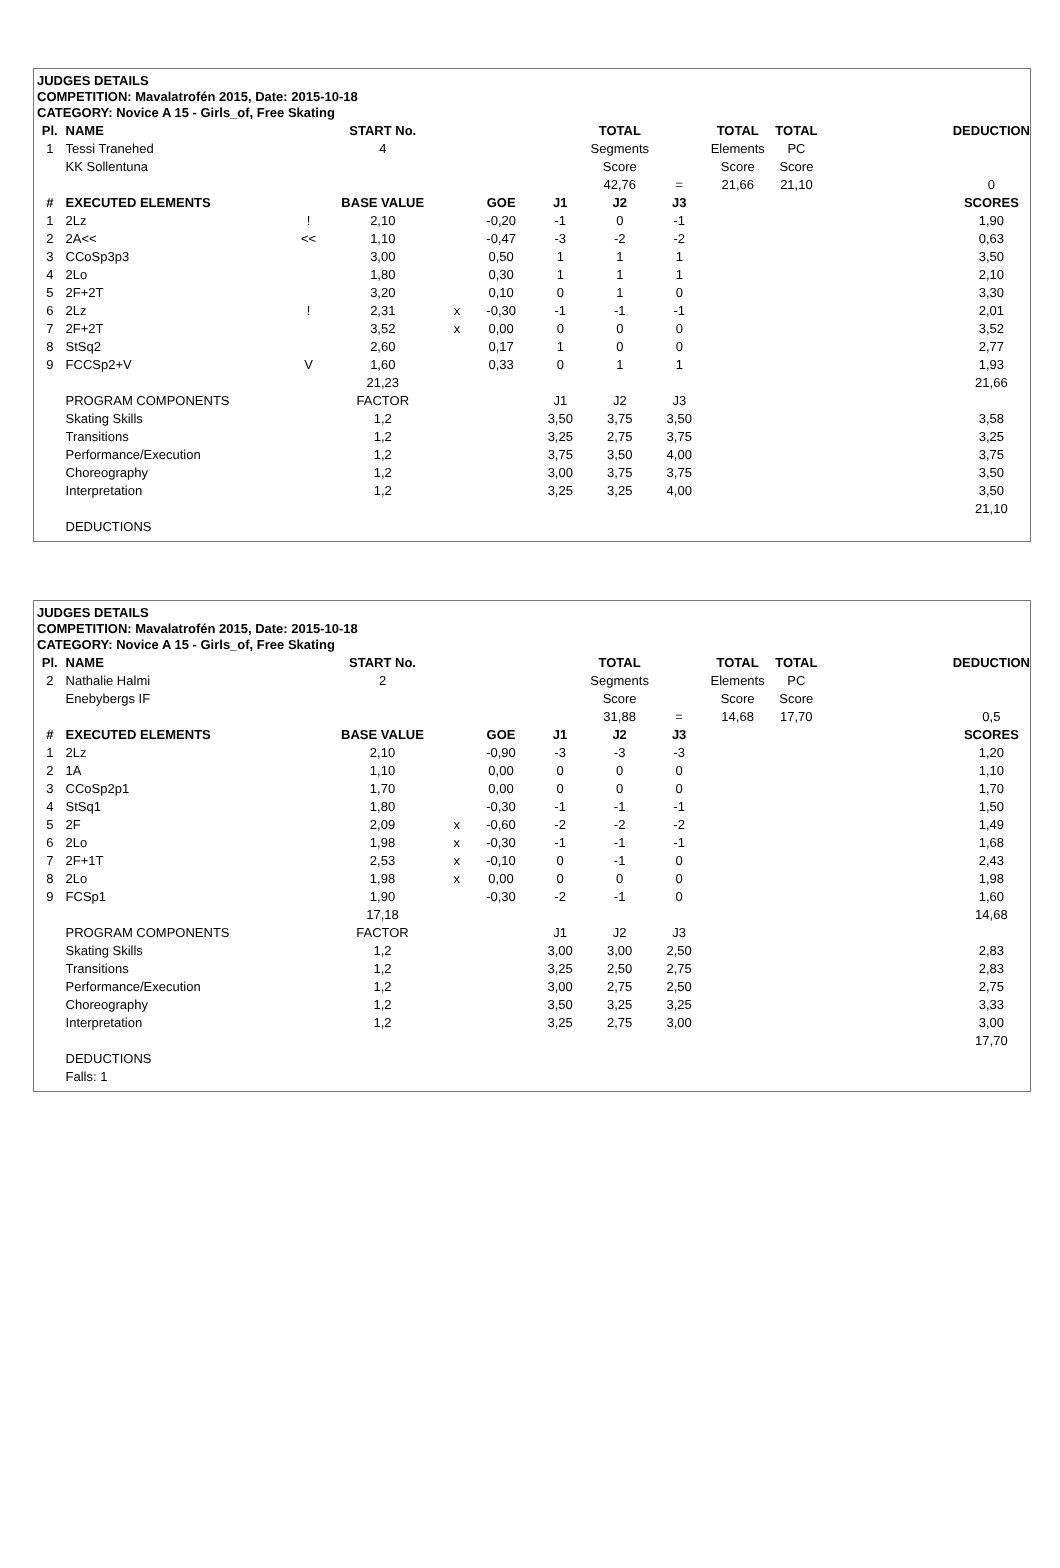JUDGES DETAILS
COMPETITION: Mavalatrofén 2015, Date: 2015-10-18
CATEGORY: Novice A 15 - Girls_of, Free Skating
| Pl. | NAME | | START No. | | | | TOTAL | | TOTAL | TOTAL | | | DEDUCTION |
| --- | --- | --- | --- | --- | --- | --- | --- | --- | --- | --- | --- | --- | --- |
| 1 | Tessi Tranehed | | 4 | | | | Segments | | Elements | PC | | | |
| | KK Sollentuna | | | | | | Score | | Score | Score | | | |
| | | | | | | | 42,76 | = | 21,66 | 21,10 | | | 0 |
| # | EXECUTED ELEMENTS | | BASE VALUE | | GOE | J1 | J2 | J3 | | | | | SCORES |
| 1 | 2Lz | ! | 2,10 | | -0,20 | -1 | 0 | -1 | | | | | 1,90 |
| 2 | 2A<< | << | 1,10 | | -0,47 | -3 | -2 | -2 | | | | | 0,63 |
| 3 | CCoSp3p3 | | 3,00 | | 0,50 | 1 | 1 | 1 | | | | | 3,50 |
| 4 | 2Lo | | 1,80 | | 0,30 | 1 | 1 | 1 | | | | | 2,10 |
| 5 | 2F+2T | | 3,20 | | 0,10 | 0 | 1 | 0 | | | | | 3,30 |
| 6 | 2Lz | ! | 2,31 | x | -0,30 | -1 | -1 | -1 | | | | | 2,01 |
| 7 | 2F+2T | | 3,52 | x | 0,00 | 0 | 0 | 0 | | | | | 3,52 |
| 8 | StSq2 | | 2,60 | | 0,17 | 1 | 0 | 0 | | | | | 2,77 |
| 9 | FCCSp2+V | V | 1,60 | | 0,33 | 0 | 1 | 1 | | | | | 1,93 |
| | | | 21,23 | | | | | | | | | | 21,66 |
| | PROGRAM COMPONENTS | | FACTOR | | | J1 | J2 | J3 | | | | | |
| | Skating Skills | | 1,2 | | | 3,50 | 3,75 | 3,50 | | | | | 3,58 |
| | Transitions | | 1,2 | | | 3,25 | 2,75 | 3,75 | | | | | 3,25 |
| | Performance/Execution | | 1,2 | | | 3,75 | 3,50 | 4,00 | | | | | 3,75 |
| | Choreography | | 1,2 | | | 3,00 | 3,75 | 3,75 | | | | | 3,50 |
| | Interpretation | | 1,2 | | | 3,25 | 3,25 | 4,00 | | | | | 3,50 |
| | | | | | | | | | | | | | 21,10 |
| | DEDUCTIONS | | | | | | | | | | | | |
JUDGES DETAILS
COMPETITION: Mavalatrofén 2015, Date: 2015-10-18
CATEGORY: Novice A 15 - Girls_of, Free Skating
| Pl. | NAME | | START No. | | | | TOTAL | | TOTAL | TOTAL | | | DEDUCTION |
| --- | --- | --- | --- | --- | --- | --- | --- | --- | --- | --- | --- | --- | --- |
| 2 | Nathalie Halmi | | 2 | | | | Segments | | Elements | PC | | | |
| | Enebybergs IF | | | | | | Score | | Score | Score | | | |
| | | | | | | | 31,88 | = | 14,68 | 17,70 | | | 0,5 |
| # | EXECUTED ELEMENTS | | BASE VALUE | | GOE | J1 | J2 | J3 | | | | | SCORES |
| 1 | 2Lz | | 2,10 | | -0,90 | -3 | -3 | -3 | | | | | 1,20 |
| 2 | 1A | | 1,10 | | 0,00 | 0 | 0 | 0 | | | | | 1,10 |
| 3 | CCoSp2p1 | | 1,70 | | 0,00 | 0 | 0 | 0 | | | | | 1,70 |
| 4 | StSq1 | | 1,80 | | -0,30 | -1 | -1 | -1 | | | | | 1,50 |
| 5 | 2F | | 2,09 | x | -0,60 | -2 | -2 | -2 | | | | | 1,49 |
| 6 | 2Lo | | 1,98 | x | -0,30 | -1 | -1 | -1 | | | | | 1,68 |
| 7 | 2F+1T | | 2,53 | x | -0,10 | 0 | -1 | 0 | | | | | 2,43 |
| 8 | 2Lo | | 1,98 | x | 0,00 | 0 | 0 | 0 | | | | | 1,98 |
| 9 | FCSp1 | | 1,90 | | -0,30 | -2 | -1 | 0 | | | | | 1,60 |
| | | | 17,18 | | | | | | | | | | 14,68 |
| | PROGRAM COMPONENTS | | FACTOR | | | J1 | J2 | J3 | | | | | |
| | Skating Skills | | 1,2 | | | 3,00 | 3,00 | 2,50 | | | | | 2,83 |
| | Transitions | | 1,2 | | | 3,25 | 2,50 | 2,75 | | | | | 2,83 |
| | Performance/Execution | | 1,2 | | | 3,00 | 2,75 | 2,50 | | | | | 2,75 |
| | Choreography | | 1,2 | | | 3,50 | 3,25 | 3,25 | | | | | 3,33 |
| | Interpretation | | 1,2 | | | 3,25 | 2,75 | 3,00 | | | | | 3,00 |
| | | | | | | | | | | | | | 17,70 |
| | DEDUCTIONS | | | | | | | | | | | | |
| | Falls: 1 | | | | | | | | | | | | |